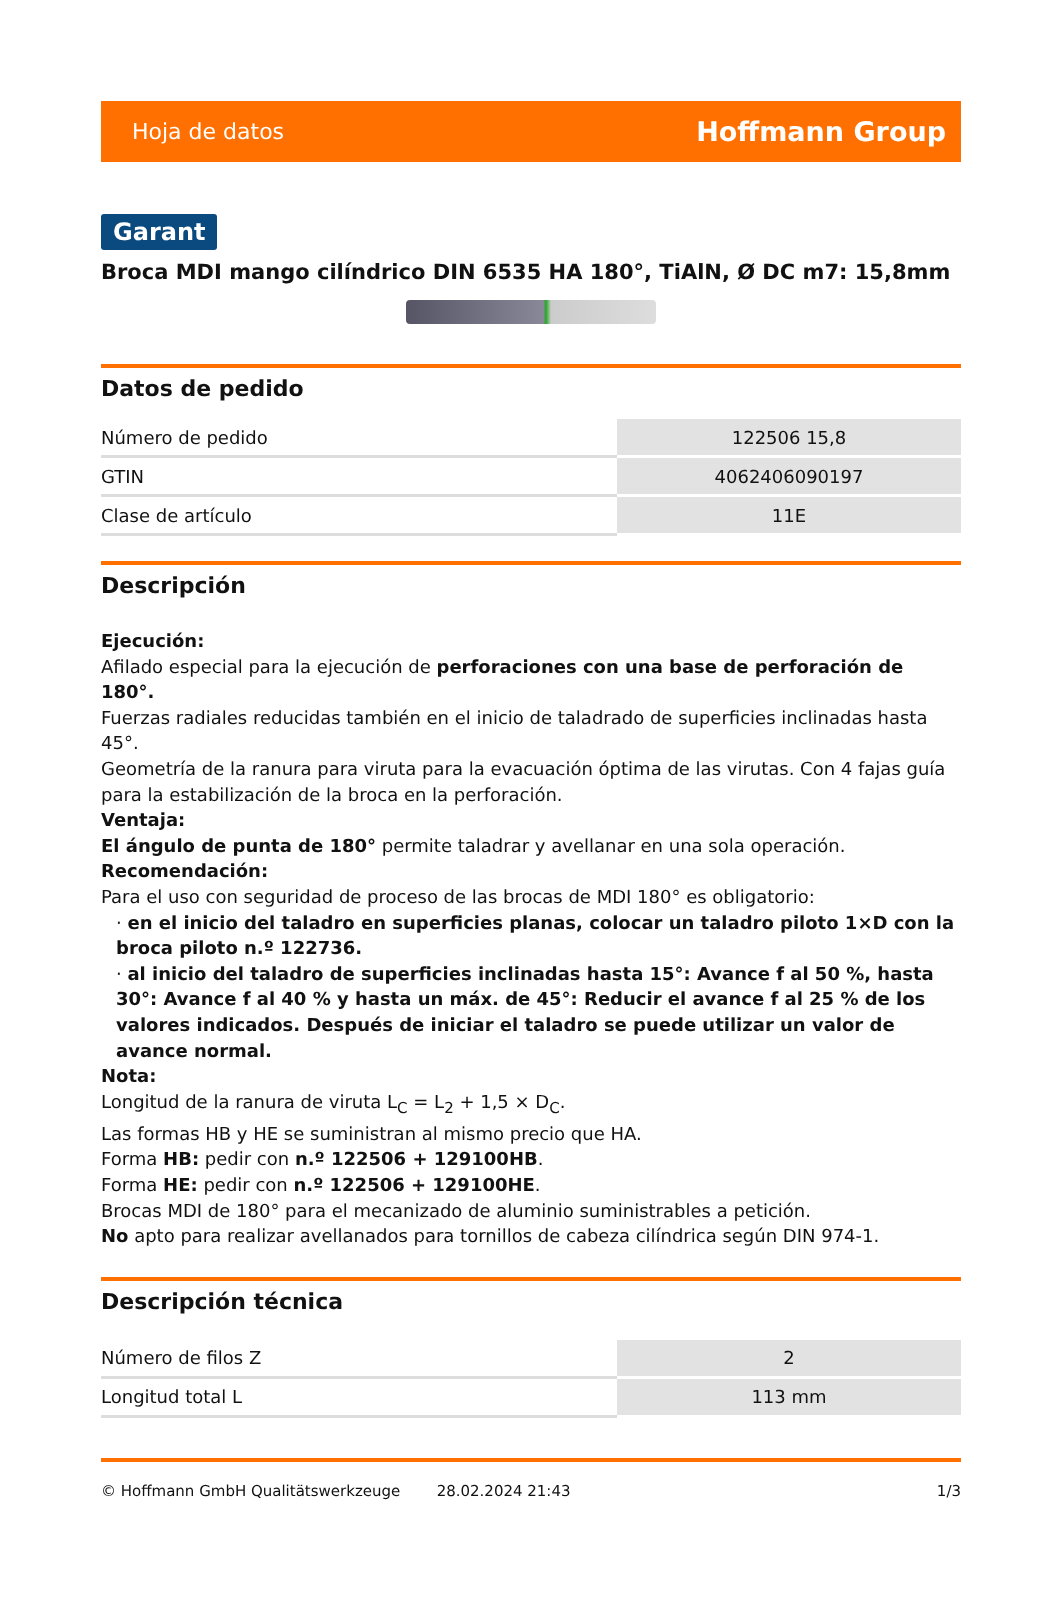Hoja de datos Hoffmann Group
Garant
Broca MDI mango cilíndrico DIN 6535 HA 180°, TiAlN, Ø DC m7: 15,8mm
Datos de pedido
| Número de pedido | 122506 15,8 |
| GTIN | 4062406090197 |
| Clase de artículo | 11E |
Descripción
Ejecución:
Afilado especial para la ejecución de perforaciones con una base de perforación de 180°.
Fuerzas radiales reducidas también en el inicio de taladrado de superficies inclinadas hasta 45°.
Geometría de la ranura para viruta para la evacuación óptima de las virutas. Con 4 fajas guía para la estabilización de la broca en la perforación.
Ventaja:
El ángulo de punta de 180° permite taladrar y avellanar en una sola operación.
Recomendación:
Para el uso con seguridad de proceso de las brocas de MDI 180° es obligatorio:
· en el inicio del taladro en superficies planas, colocar un taladro piloto 1×D con la broca piloto n.º 122736.
· al inicio del taladro de superficies inclinadas hasta 15°: Avance f al 50 %, hasta 30°: Avance f al 40 % y hasta un máx. de 45°: Reducir el avance f al 25 % de los valores indicados. Después de iniciar el taladro se puede utilizar un valor de avance normal.
Nota:
Longitud de la ranura de viruta L<sub>C</sub> = L<sub>2</sub> + 1,5 × D<sub>C</sub>.
Las formas HB y HE se suministran al mismo precio que HA.
Forma HB: pedir con n.º 122506 + 129100HB.
Forma HE: pedir con n.º 122506 + 129100HE.
Brocas MDI de 180° para el mecanizado de aluminio suministrables a petición.
No apto para realizar avellanados para tornillos de cabeza cilíndrica según DIN 974-1.
Descripción técnica
| Número de filos Z | 2 |
| Longitud total L | 113 mm |
© Hoffmann GmbH Qualitätswerkzeuge 28.02.2024 21:43 1/3